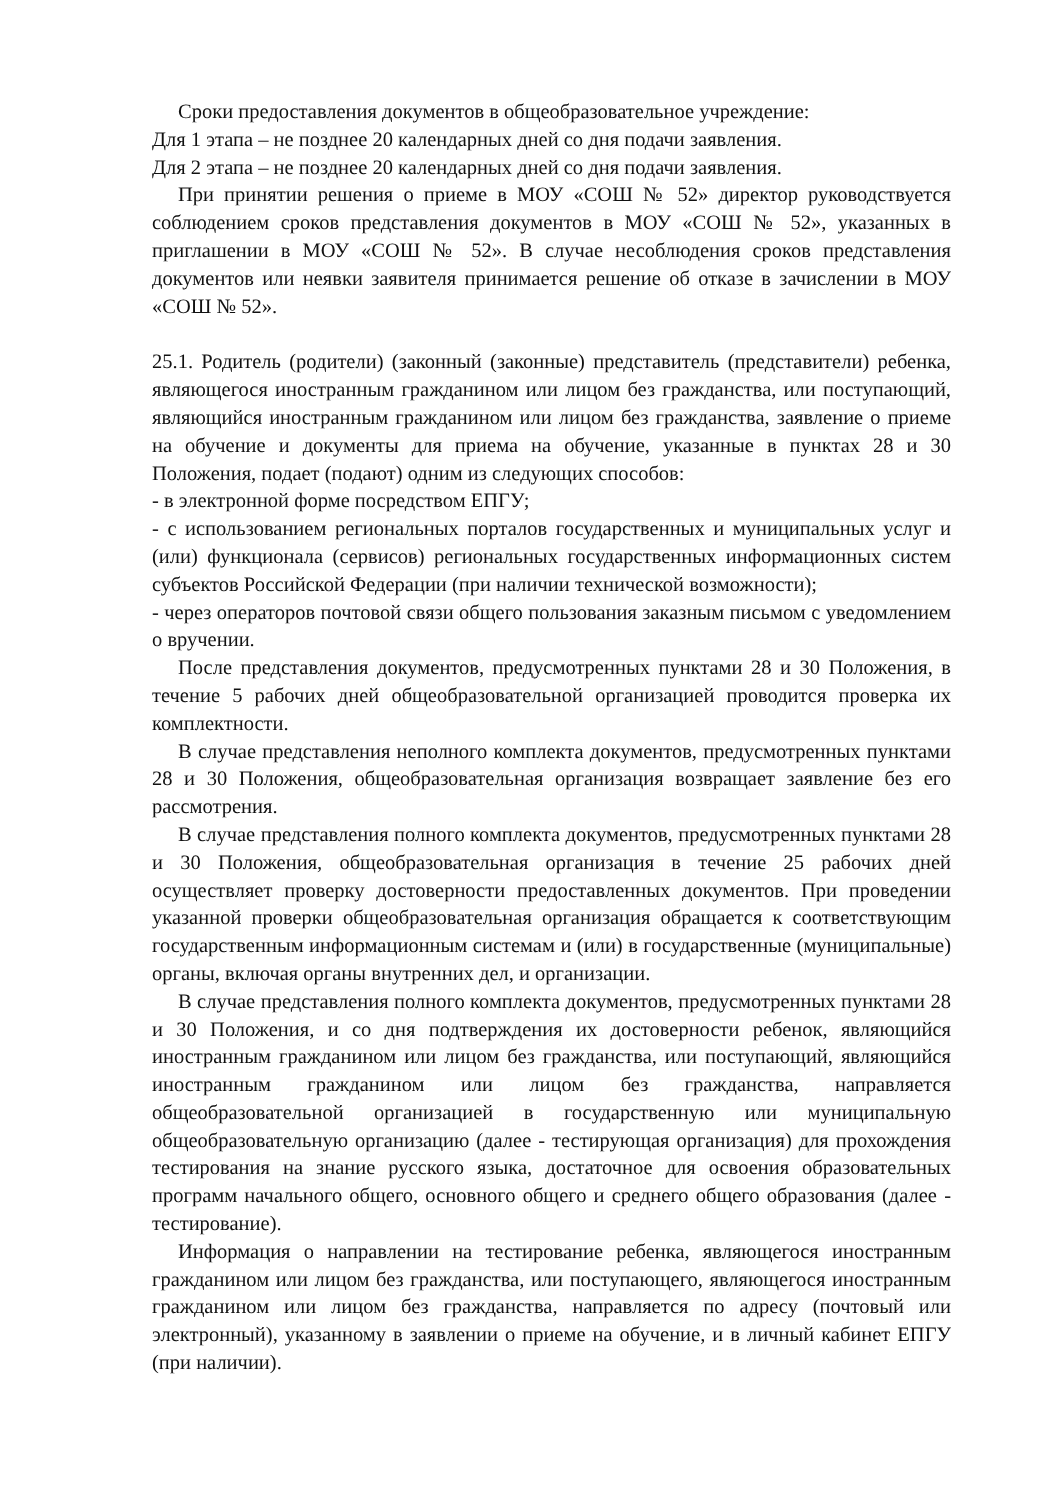Сроки предоставления документов в общеобразовательное учреждение:
Для 1 этапа – не позднее 20 календарных дней со дня подачи заявления.
Для 2 этапа – не позднее 20 календарных дней со дня подачи заявления.
При принятии решения о приеме в МОУ «СОШ № 52» директор руководствуется соблюдением сроков представления документов в МОУ «СОШ № 52», указанных в приглашении в МОУ «СОШ № 52». В случае несоблюдения сроков представления документов или неявки заявителя принимается решение об отказе в зачислении в МОУ «СОШ № 52».
25.1. Родитель (родители) (законный (законные) представитель (представители) ребенка, являющегося иностранным гражданином или лицом без гражданства, или поступающий, являющийся иностранным гражданином или лицом без гражданства, заявление о приеме на обучение и документы для приема на обучение, указанные в пунктах 28 и 30 Положения, подает (подают) одним из следующих способов:
- в электронной форме посредством ЕПГУ;
- с использованием региональных порталов государственных и муниципальных услуг и (или) функционала (сервисов) региональных государственных информационных систем субъектов Российской Федерации (при наличии технической возможности);
- через операторов почтовой связи общего пользования заказным письмом с уведомлением о вручении.
После представления документов, предусмотренных пунктами 28 и 30 Положения, в течение 5 рабочих дней общеобразовательной организацией проводится проверка их комплектности.
В случае представления неполного комплекта документов, предусмотренных пунктами 28 и 30 Положения, общеобразовательная организация возвращает заявление без его рассмотрения.
В случае представления полного комплекта документов, предусмотренных пунктами 28 и 30 Положения, общеобразовательная организация в течение 25 рабочих дней осуществляет проверку достоверности предоставленных документов. При проведении указанной проверки общеобразовательная организация обращается к соответствующим государственным информационным системам и (или) в государственные (муниципальные) органы, включая органы внутренних дел, и организации.
В случае представления полного комплекта документов, предусмотренных пунктами 28 и 30 Положения, и со дня подтверждения их достоверности ребенок, являющийся иностранным гражданином или лицом без гражданства, или поступающий, являющийся иностранным гражданином или лицом без гражданства, направляется общеобразовательной организацией в государственную или муниципальную общеобразовательную организацию (далее - тестирующая организация) для прохождения тестирования на знание русского языка, достаточное для освоения образовательных программ начального общего, основного общего и среднего общего образования (далее - тестирование).
Информация о направлении на тестирование ребенка, являющегося иностранным гражданином или лицом без гражданства, или поступающего, являющегося иностранным гражданином или лицом без гражданства, направляется по адресу (почтовый или электронный), указанному в заявлении о приеме на обучение, и в личный кабинет ЕПГУ (при наличии).